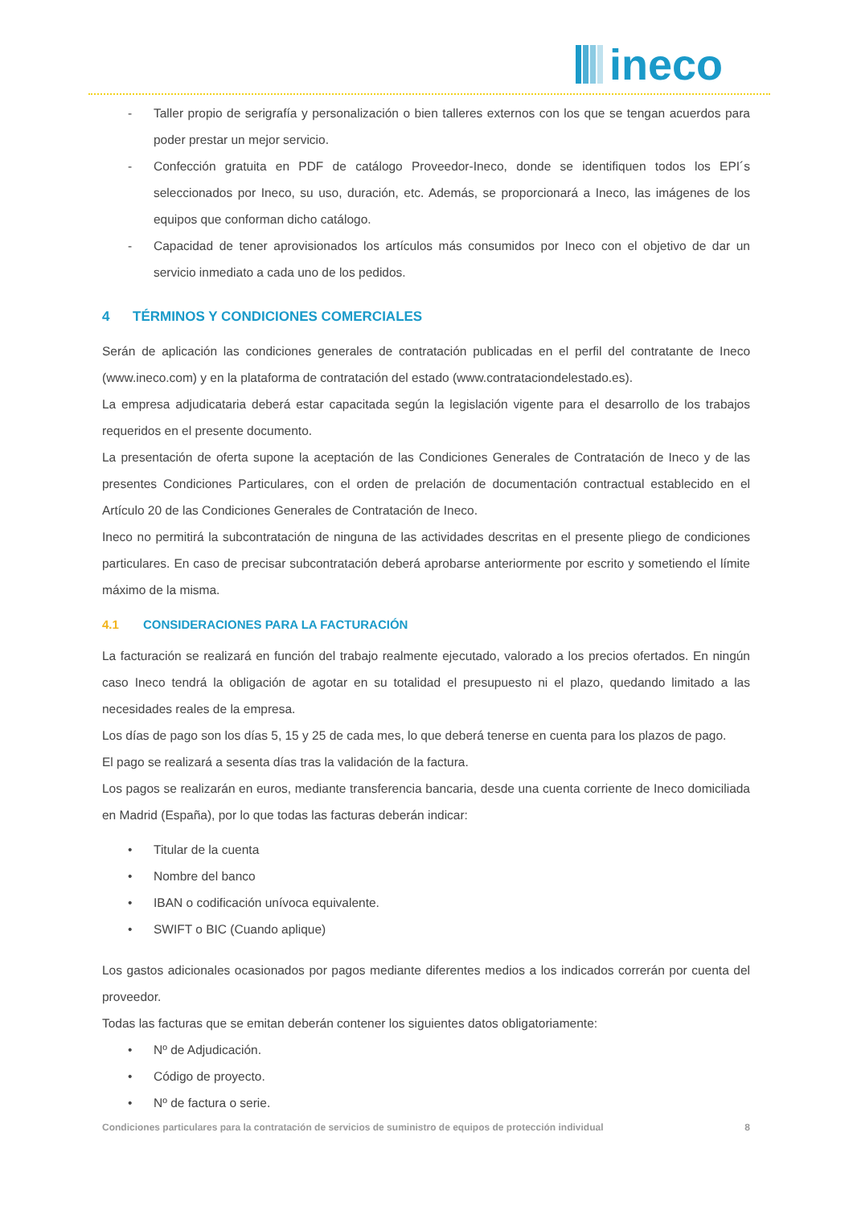ineco
- Taller propio de serigrafía y personalización o bien talleres externos con los que se tengan acuerdos para poder prestar un mejor servicio.
- Confección gratuita en PDF de catálogo Proveedor-Ineco, donde se identifiquen todos los EPI´s seleccionados por Ineco, su uso, duración, etc. Además, se proporcionará a Ineco, las imágenes de los equipos que conforman dicho catálogo.
- Capacidad de tener aprovisionados los artículos más consumidos por Ineco con el objetivo de dar un servicio inmediato a cada uno de los pedidos.
4 TÉRMINOS Y CONDICIONES COMERCIALES
Serán de aplicación las condiciones generales de contratación publicadas en el perfil del contratante de Ineco (www.ineco.com) y en la plataforma de contratación del estado (www.contrataciondelestado.es).
La empresa adjudicataria deberá estar capacitada según la legislación vigente para el desarrollo de los trabajos requeridos en el presente documento.
La presentación de oferta supone la aceptación de las Condiciones Generales de Contratación de Ineco y de las presentes Condiciones Particulares, con el orden de prelación de documentación contractual establecido en el Artículo 20 de las Condiciones Generales de Contratación de Ineco.
Ineco no permitirá la subcontratación de ninguna de las actividades descritas en el presente pliego de condiciones particulares. En caso de precisar subcontratación deberá aprobarse anteriormente por escrito y sometiendo el límite máximo de la misma.
4.1 CONSIDERACIONES PARA LA FACTURACIÓN
La facturación se realizará en función del trabajo realmente ejecutado, valorado a los precios ofertados. En ningún caso Ineco tendrá la obligación de agotar en su totalidad el presupuesto ni el plazo, quedando limitado a las necesidades reales de la empresa.
Los días de pago son los días 5, 15 y 25 de cada mes, lo que deberá tenerse en cuenta para los plazos de pago.
El pago se realizará a sesenta días tras la validación de la factura.
Los pagos se realizarán en euros, mediante transferencia bancaria, desde una cuenta corriente de Ineco domiciliada en Madrid (España), por lo que todas las facturas deberán indicar:
• Titular de la cuenta
• Nombre del banco
• IBAN o codificación unívoca equivalente.
• SWIFT o BIC (Cuando aplique)
Los gastos adicionales ocasionados por pagos mediante diferentes medios a los indicados correrán por cuenta del proveedor.
Todas las facturas que se emitan deberán contener los siguientes datos obligatoriamente:
• Nº de Adjudicación.
• Código de proyecto.
• Nº de factura o serie.
Condiciones particulares para la contratación de servicios de suministro de equipos de protección individual 8